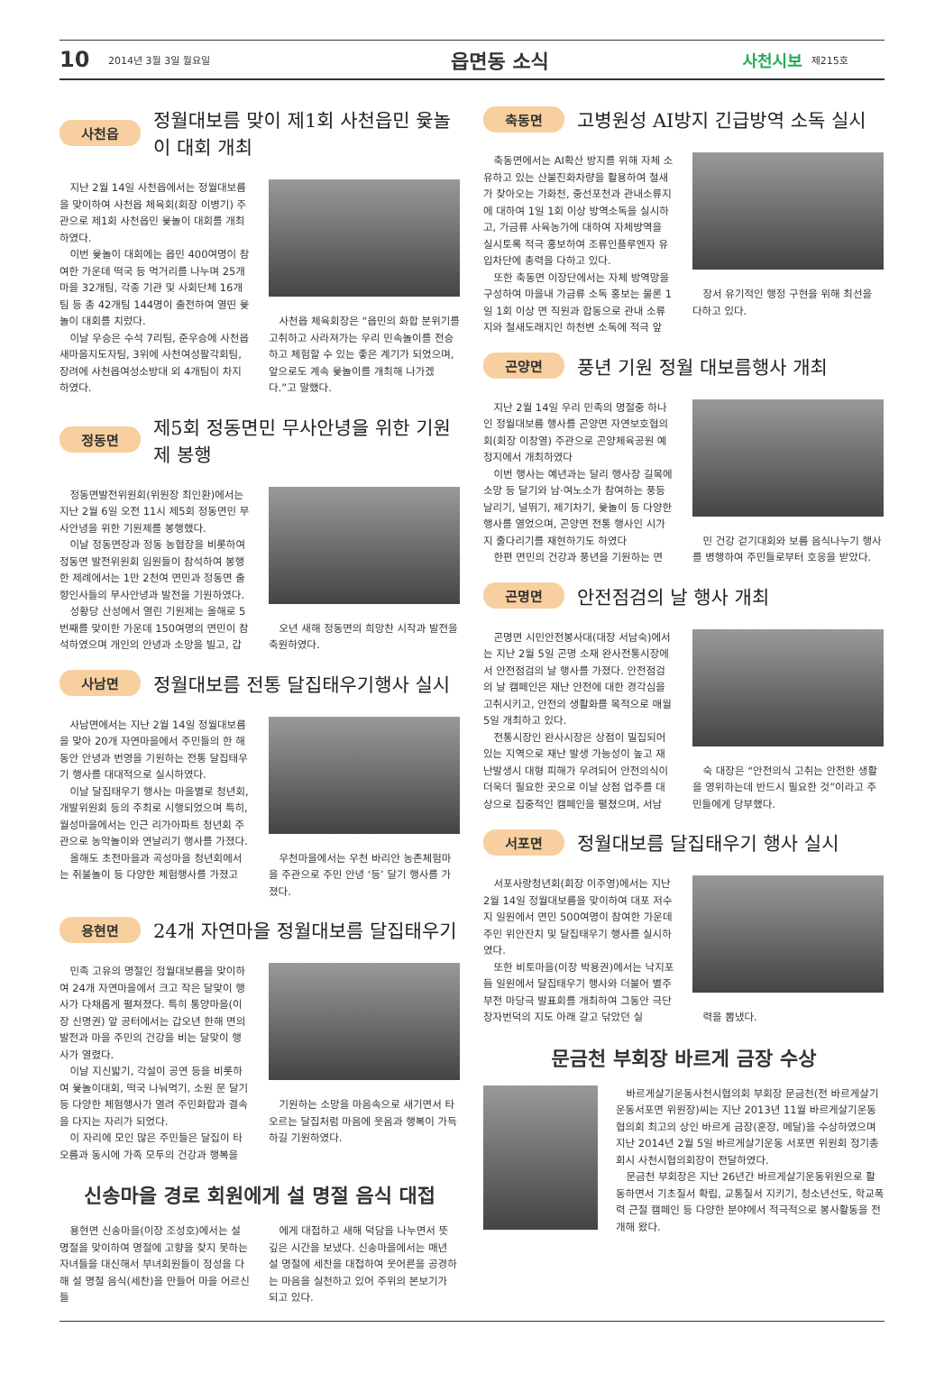10 2014년 3월 3일 월요일 읍면동 소식 사천시보 제215호
사천읍
정월대보름 맞이 제1회 사천읍민 윷놀이 대회 개최
지난 2월 14일 사천읍에서는 정월대보름을 맞이하여 사천읍 체육회(회장 이병기) 주관으로 제1회 사천읍민 윷놀이 대회를 개최하였다.
이번 윷놀이 대회에는 읍민 400여명이 참여한 가운데 떡국 등 먹거리를 나누며 25개 마을 32개팀, 각종 기관 및 사회단체 16개팀 등 총 42개팀 144명이 출전하여 열띤 윷놀이 대회를 치렀다.
이날 우승은 수석 7리팀, 준우승에 사천읍 새마을지도자팀, 3위에 사천여성팔각회팀, 장려에 사천읍여성소방대 외 4개팀이 차지하였다.
사천읍 체육회장은 “읍민의 화합 분위기를 고취하고 사라져가는 우리 민속놀이를 전승하고 체험할 수 있는 좋은 계기가 되었으며, 앞으로도 계속 윷놀이를 개최해 나가겠다.”고 말했다.
정동면
제5회 정동면민 무사안녕을 위한 기원제 봉행
정동면발전위원회(위원장 최인환)에서는 지난 2월 6일 오전 11시 제5회 정동면민 무사안녕을 위한 기원제를 봉행했다.
이날 정동면장과 정동 농협장을 비롯하여 정동면 발전위원회 임원들이 참석하여 봉행한 제례에서는 1만 2천여 면민과 정동면 출향인사들의 무사안녕과 발전을 기원하였다.
성황당 산성에서 열린 기원제는 올해로 5번째를 맞이한 가운데 150여명의 면민이 참석하였으며 개인의 안녕과 소망을 빌고, 갑
오년 새해 정동면의 희망찬 시작과 발전을 축원하였다.
사남면
정월대보름 전통 달집태우기행사 실시
사남면에서는 지난 2월 14일 정월대보름을 맞아 20개 자연마을에서 주민들의 한 해 동안 안녕과 번영을 기원하는 전통 달집태우기 행사를 대대적으로 실시하였다.
이날 달집태우기 행사는 마을별로 청년회, 개발위원회 등의 주최로 시행되었으며 특히, 월성마을에서는 인근 리가아파트 청년회 주관으로 농악놀이와 연날리기 행사를 가졌다.
올해도 초전마을과 곡성마을 청년회에서는 쥐불놀이 등 다양한 체험행사를 가졌고
우천마을에서는 우천 바리안 농촌체험마을 주관으로 주민 안녕 ‘등’ 달기 행사를 가졌다.
용현면
24개 자연마을 정월대보름 달집태우기
민족 고유의 명절인 정월대보름을 맞이하여 24개 자연마을에서 크고 작은 달맞이 행사가 다채롭게 펼쳐졌다. 특히 통양마을(이장 신명권) 앞 공터에서는 갑오년 한해 면의 발전과 마을 주민의 건강을 비는 달맞이 행사가 열렸다.
이날 지신밟기, 각설이 공연 등을 비롯하여 윷놀이대회, 떡국 나눠먹기, 소원 문 달기 등 다양한 체험행사가 열려 주민화합과 결속을 다지는 자리가 되었다.
이 자리에 모인 많은 주민들은 달집이 타오름과 동시에 가족 모두의 건강과 행복을
기원하는 소망을 마음속으로 새기면서 타오르는 달집처럼 마음에 웃음과 행복이 가득하길 기원하였다.
신송마을 경로 회원에게 설 명절 음식 대접
용현면 신송마을(이장 조성호)에서는 설 명절을 맞이하여 명절에 고향을 찾지 못하는 자녀들을 대신해서 부녀회원들이 정성을 다해 설 명절 음식(세찬)을 만들어 마을 어르신들
에게 대접하고 새해 덕담을 나누면서 뜻 깊은 시간을 보냈다. 신송마을에서는 매년 설 명절에 세찬을 대접하여 웃어른을 공경하는 마음을 실천하고 있어 주위의 본보기가 되고 있다.
축동면
고병원성 AI방지 긴급방역 소독 실시
축동면에서는 AI확산 방지를 위해 자체 소유하고 있는 산불진화차량을 활용하여 철새가 찾아오는 가화천, 중선포천과 관내소류지에 대하여 1일 1회 이상 방역소독을 실시하고, 가금류 사육농가에 대하여 자체방역을 실시토록 적극 홍보하여 조류인플루엔자 유입차단에 총력을 다하고 있다.
또한 축동면 이장단에서는 자체 방역망을 구성하여 마을내 가금류 소독 홍보는 물론 1일 1회 이상 면 직원과 합동으로 관내 소류지와 철새도래지인 하천변 소독에 적극 앞
장서 유기적인 행정 구현을 위해 최선을 다하고 있다.
곤양면
풍년 기원 정월 대보름행사 개최
지난 2월 14일 우리 민족의 명절중 하나인 정월대보름 행사를 곤양면 자연보호협의회(회장 이창열) 주관으로 곤양체육공원 예정지에서 개최하였다
이번 행사는 예년과는 달리 행사장 길목에 소망 등 달기와 남·여노소가 참여하는 풍등 날리기, 널뛰기, 제기차기, 윷놀이 등 다양한 행사를 열었으며, 곤양면 전통 행사인 시가지 줄다리기를 재현하기도 하였다
한편 면민의 건강과 풍년을 기원하는 면
민 건강 걷기대회와 보름 음식나누기 행사를 병행하여 주민들로부터 호응을 받았다.
곤명면
안전점검의 날 행사 개최
곤명면 시민안전봉사대(대장 서남숙)에서는 지난 2월 5일 곤명 소재 완사전통시장에서 안전점검의 날 행사를 가졌다. 안전점검의 날 캠페인은 재난 안전에 대한 경각심을 고취시키고, 안전의 생활화를 목적으로 매월 5일 개최하고 있다.
전통시장인 완사시장은 상점이 밀집되어 있는 지역으로 재난 발생 가능성이 높고 재난발생시 대형 피해가 우려되어 안전의식이 더욱더 필요한 곳으로 이날 상점 업주를 대상으로 집중적인 캠페인을 펼쳤으며, 서남
숙 대장은 “안전의식 고취는 안전한 생활을 영위하는데 반드시 필요한 것”이라고 주민들에게 당부했다.
서포면
정월대보름 달집태우기 행사 실시
서포사랑청년회(회장 이주영)에서는 지난 2월 14일 정월대보름을 맞이하여 대포 저수지 일원에서 면민 500여명이 참여한 가운데 주민 위안잔치 및 달집태우기 행사를 실시하였다.
또한 비토마을(이장 박용권)에서는 낙지포듬 일원에서 달집태우기 행사와 더불어 별주부전 마당극 발표회를 개최하여 그동안 극단 장자번덕의 지도 아래 갈고 닦았던 실
력을 뽐냈다.
문금천 부회장 바르게 금장 수상
바르게살기운동사천시협의회 부회장 문금천(전 바르게살기운동서포면 위원장)씨는 지난 2013년 11월 바르게살기운동협의회 최고의 상인 바르게 금장(훈장, 메달)을 수상하였으며 지난 2014년 2월 5일 바르게살기운동 서포면 위원회 정기총회시 사천시협의회장이 전달하였다.
문금천 부회장은 지난 26년간 바르게살기운동위원으로 활동하면서 기초질서 확립, 교통질서 지키기, 청소년선도, 학교폭력 근절 캠페인 등 다양한 분야에서 적극적으로 봉사활동을 전개해 왔다.